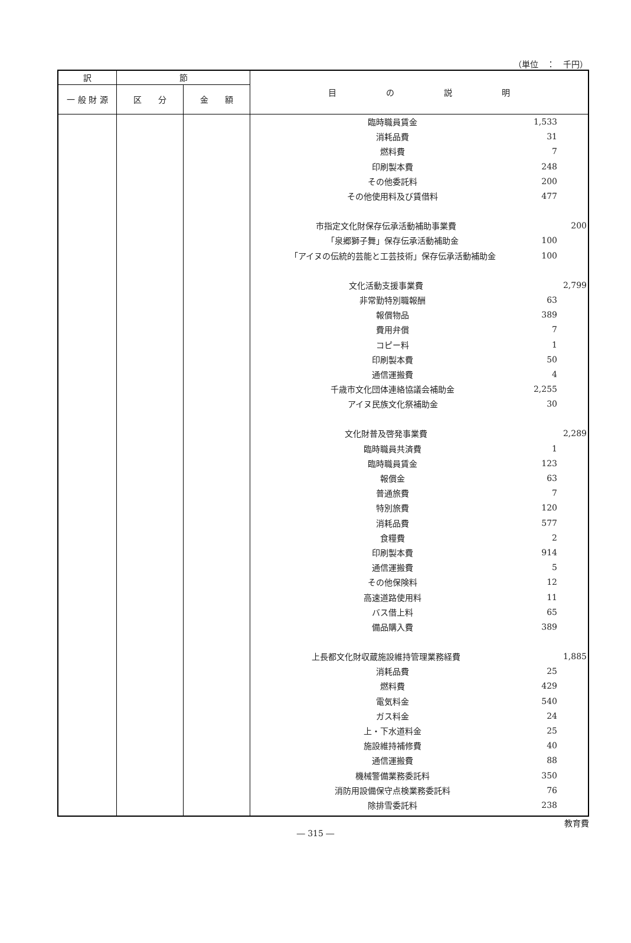（単位　：　千円）
| 訳 | 節 | | 目 の 説 明 |
| --- | --- | --- | --- |
| 一 般 財 源 | 区 分 | 金 額 | |
| | | | / 臨時職員賃金 / 1,533 / / / 消耗品費 / 31 / / / 燃料費 / 7 / / / 印刷製本費 / 248 / / / その他委託料 / 200 / / / その他使用料及び賃借料 / 477 / / / 市指定文化財保存伝承活動補助事業費 / / 200 / / 「泉郷獅子舞」保存伝承活動補助金 / 100 / / / 「アイヌの伝統的芸能と工芸技術」保存伝承活動補助金 / 100 / / / 文化活動支援事業費 / / 2,799 / / 非常勤特別職報酬 / 63 / / / 報償物品 / 389 / / / 費用弁償 / 7 / / / コピー料 / 1 / / / 印刷製本費 / 50 / / / 通信運搬費 / 4 / / / 千歳市文化団体連絡協議会補助金 / 2,255 / / / アイヌ民族文化祭補助金 / 30 / / / 文化財普及啓発事業費 / / 2,289 / / 臨時職員共済費 / 1 / / / 臨時職員賃金 / 123 / / / 報償金 / 63 / / / 普通旅費 / 7 / / / 特別旅費 / 120 / / / 消耗品費 / 577 / / / 食糧費 / 2 / / / 印刷製本費 / 914 / / / 通信運搬費 / 5 / / / その他保険料 / 12 / / / 高速道路使用料 / 11 / / / バス借上料 / 65 / / / 備品購入費 / 389 / / / 上長都文化財収蔵施設維持管理業務経費 / / 1,885 / / 消耗品費 / 25 / / / 燃料費 / 429 / / / 電気料金 / 540 / / / ガス料金 / 24 / / / 上・下水道料金 / 25 / / / 施設維持補修費 / 40 / / / 通信運搬費 / 88 / / / 機械警備業務委託料 / 350 / / / 消防用設備保守点検業務委託料 / 76 / / / 除排雪委託料 / 238 / / |
教育費
― 315 ―